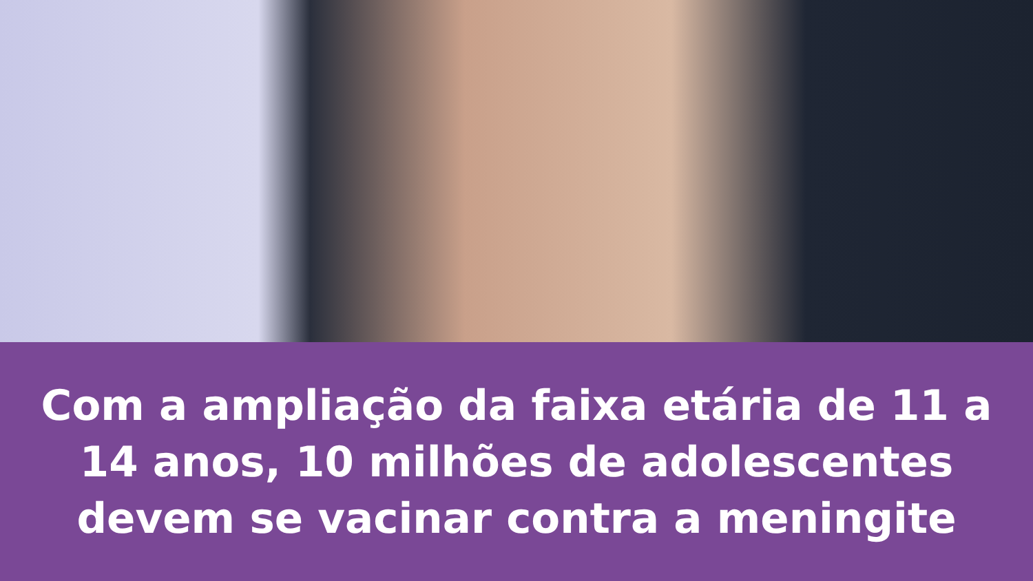Com a ampliação da faixa etária de 11 a
14 anos, 10 milhões de adolescentes
devem se vacinar contra a meningite